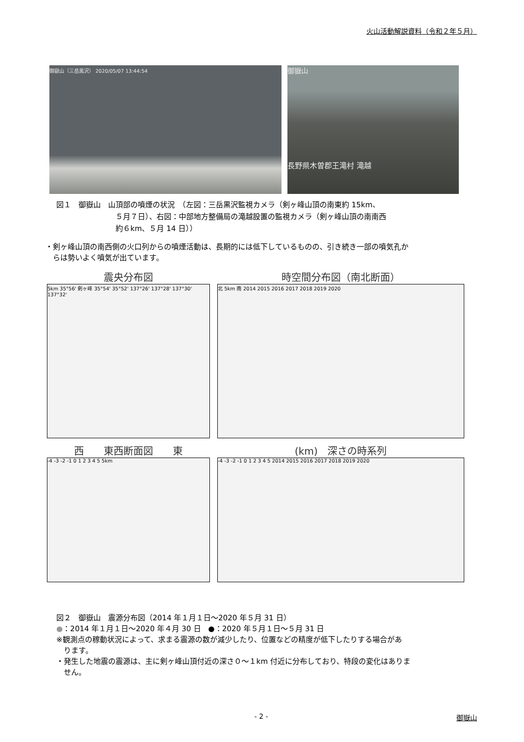火山活動解説資料（令和２年５月）
御嶽山（三岳黒沢） 2020/05/07 13:44:54
御嶽山
長野県木曽郡王滝村 滝越
図１　御嶽山　山頂部の噴煙の状況　（左図：三岳黒沢監視カメラ（剣ヶ峰山頂の南東約 15km、
　　　　　　　　５月７日）、右図：中部地方整備局の滝越設置の監視カメラ（剣ヶ峰山頂の南南西
　　　　　　　　約６km、５月 14 日））
・剣ヶ峰山頂の南西側の火口列からの噴煙活動は、長期的には低下しているものの、引き続き一部の噴気孔か
　らは勢いよく噴気が出ています。
震央分布図
5km 35°56' 剣ヶ峰 35°54' 35°52' 137°26' 137°28' 137°30' 137°32'
時空間分布図（南北断面）
北 5km 南 2014 2015 2016 2017 2018 2019 2020
西　　東西断面図　　東
-4 -3 -2 -1 0 1 2 3 4 5 5km
(km)　深さの時系列
-4 -3 -2 -1 0 1 2 3 4 5 2014 2015 2016 2017 2018 2019 2020
図２　御嶽山　震源分布図（2014 年１月１日～2020 年５月 31 日）
●：2014 年１月１日～2020 年４月 30 日　●：2020 年５月１日～５月 31 日
※観測点の稼動状況によって、求まる震源の数が減少したり、位置などの精度が低下したりする場合があ
　ります。
・発生した地震の震源は、主に剣ヶ峰山頂付近の深さ０～１km 付近に分布しており、特段の変化はありま
　せん。
- 2 - 御嶽山